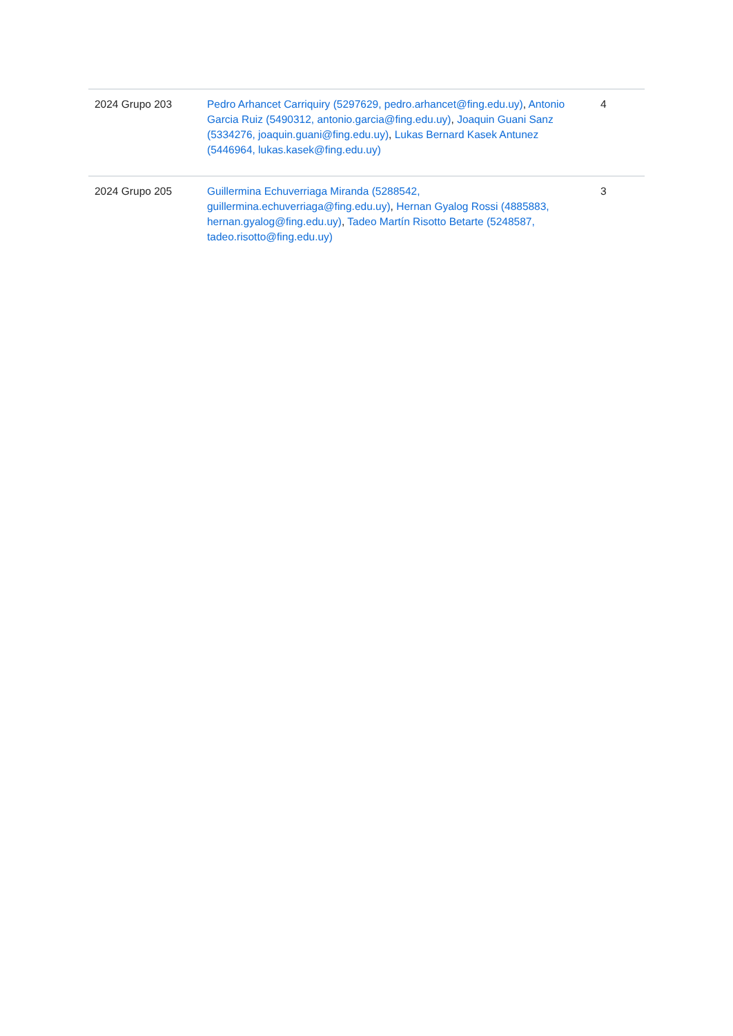| 2024 Grupo 203 | Pedro Arhancet Carriquiry (5297629, pedro.arhancet@fing.edu.uy) , Antonio Garcia Ruiz (5490312, antonio.garcia@fing.edu.uy) , Joaquin Guani Sanz (5334276, joaquin.guani@fing.edu.uy) , Lukas Bernard Kasek Antunez (5446964, lukas.kasek@fing.edu.uy) | 4 |
| 2024 Grupo 205 | Guillermina Echuverriaga Miranda (5288542, guillermina.echuverriaga@fing.edu.uy) , Hernan Gyalog Rossi (4885883, hernan.gyalog@fing.edu.uy) , Tadeo Martín Risotto Betarte (5248587, tadeo.risotto@fing.edu.uy) | 3 |